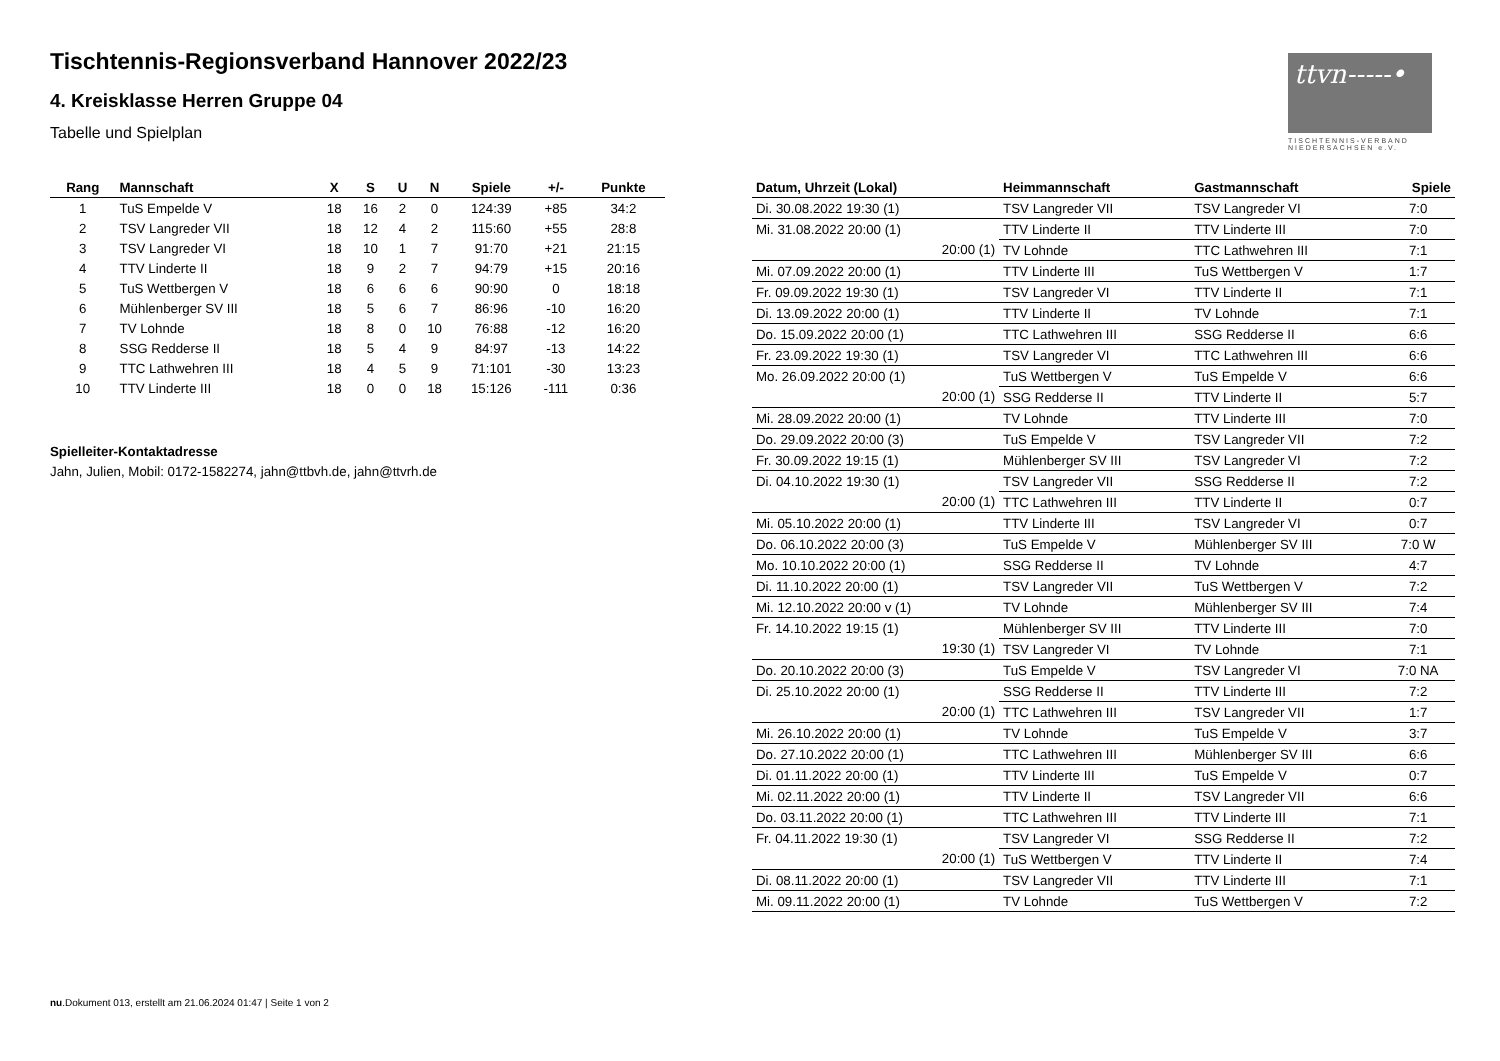Tischtennis-Regionsverband Hannover 2022/23
4. Kreisklasse Herren Gruppe 04
Tabelle und Spielplan
ttvn-----•
TISCHTENNIS-VERBAND NIEDERSACHSEN e.V.
| Rang | Mannschaft | X | S | U | N | Spiele | +/- | Punkte |
| --- | --- | --- | --- | --- | --- | --- | --- | --- |
| 1 | TuS Empelde V | 18 | 16 | 2 | 0 | 124:39 | +85 | 34:2 |
| 2 | TSV Langreder VII | 18 | 12 | 4 | 2 | 115:60 | +55 | 28:8 |
| 3 | TSV Langreder VI | 18 | 10 | 1 | 7 | 91:70 | +21 | 21:15 |
| 4 | TTV Linderte II | 18 | 9 | 2 | 7 | 94:79 | +15 | 20:16 |
| 5 | TuS Wettbergen V | 18 | 6 | 6 | 6 | 90:90 | 0 | 18:18 |
| 6 | Mühlenberger SV III | 18 | 5 | 6 | 7 | 86:96 | -10 | 16:20 |
| 7 | TV Lohnde | 18 | 8 | 0 | 10 | 76:88 | -12 | 16:20 |
| 8 | SSG Redderse II | 18 | 5 | 4 | 9 | 84:97 | -13 | 14:22 |
| 9 | TTC Lathwehren III | 18 | 4 | 5 | 9 | 71:101 | -30 | 13:23 |
| 10 | TTV Linderte III | 18 | 0 | 0 | 18 | 15:126 | -111 | 0:36 |
Spielleiter-Kontaktadresse
Jahn, Julien, Mobil: 0172-1582274, jahn@ttbvh.de, jahn@ttvrh.de
| Datum, Uhrzeit (Lokal) | Heimmannschaft | Gastmannschaft | Spiele |
| --- | --- | --- | --- |
| Di. 30.08.2022 19:30 (1) | TSV Langreder VII | TSV Langreder VI | 7:0 |
| Mi. 31.08.2022 20:00 (1) | TTV Linderte II | TTV Linderte III | 7:0 |
| 20:00 (1) | TV Lohnde | TTC Lathwehren III | 7:1 |
| Mi. 07.09.2022 20:00 (1) | TTV Linderte III | TuS Wettbergen V | 1:7 |
| Fr. 09.09.2022 19:30 (1) | TSV Langreder VI | TTV Linderte II | 7:1 |
| Di. 13.09.2022 20:00 (1) | TTV Linderte II | TV Lohnde | 7:1 |
| Do. 15.09.2022 20:00 (1) | TTC Lathwehren III | SSG Redderse II | 6:6 |
| Fr. 23.09.2022 19:30 (1) | TSV Langreder VI | TTC Lathwehren III | 6:6 |
| Mo. 26.09.2022 20:00 (1) | TuS Wettbergen V | TuS Empelde V | 6:6 |
| 20:00 (1) | SSG Redderse II | TTV Linderte II | 5:7 |
| Mi. 28.09.2022 20:00 (1) | TV Lohnde | TTV Linderte III | 7:0 |
| Do. 29.09.2022 20:00 (3) | TuS Empelde V | TSV Langreder VII | 7:2 |
| Fr. 30.09.2022 19:15 (1) | Mühlenberger SV III | TSV Langreder VI | 7:2 |
| Di. 04.10.2022 19:30 (1) | TSV Langreder VII | SSG Redderse II | 7:2 |
| 20:00 (1) | TTC Lathwehren III | TTV Linderte II | 0:7 |
| Mi. 05.10.2022 20:00 (1) | TTV Linderte III | TSV Langreder VI | 0:7 |
| Do. 06.10.2022 20:00 (3) | TuS Empelde V | Mühlenberger SV III | 7:0 W |
| Mo. 10.10.2022 20:00 (1) | SSG Redderse II | TV Lohnde | 4:7 |
| Di. 11.10.2022 20:00 (1) | TSV Langreder VII | TuS Wettbergen V | 7:2 |
| Mi. 12.10.2022 20:00 v (1) | TV Lohnde | Mühlenberger SV III | 7:4 |
| Fr. 14.10.2022 19:15 (1) | Mühlenberger SV III | TTV Linderte III | 7:0 |
| 19:30 (1) | TSV Langreder VI | TV Lohnde | 7:1 |
| Do. 20.10.2022 20:00 (3) | TuS Empelde V | TSV Langreder VI | 7:0 NA |
| Di. 25.10.2022 20:00 (1) | SSG Redderse II | TTV Linderte III | 7:2 |
| 20:00 (1) | TTC Lathwehren III | TSV Langreder VII | 1:7 |
| Mi. 26.10.2022 20:00 (1) | TV Lohnde | TuS Empelde V | 3:7 |
| Do. 27.10.2022 20:00 (1) | TTC Lathwehren III | Mühlenberger SV III | 6:6 |
| Di. 01.11.2022 20:00 (1) | TTV Linderte III | TuS Empelde V | 0:7 |
| Mi. 02.11.2022 20:00 (1) | TTV Linderte II | TSV Langreder VII | 6:6 |
| Do. 03.11.2022 20:00 (1) | TTC Lathwehren III | TTV Linderte III | 7:1 |
| Fr. 04.11.2022 19:30 (1) | TSV Langreder VI | SSG Redderse II | 7:2 |
| 20:00 (1) | TuS Wettbergen V | TTV Linderte II | 7:4 |
| Di. 08.11.2022 20:00 (1) | TSV Langreder VII | TTV Linderte III | 7:1 |
| Mi. 09.11.2022 20:00 (1) | TV Lohnde | TuS Wettbergen V | 7:2 |
nu.Dokument 013, erstellt am 21.06.2024 01:47 | Seite 1 von 2